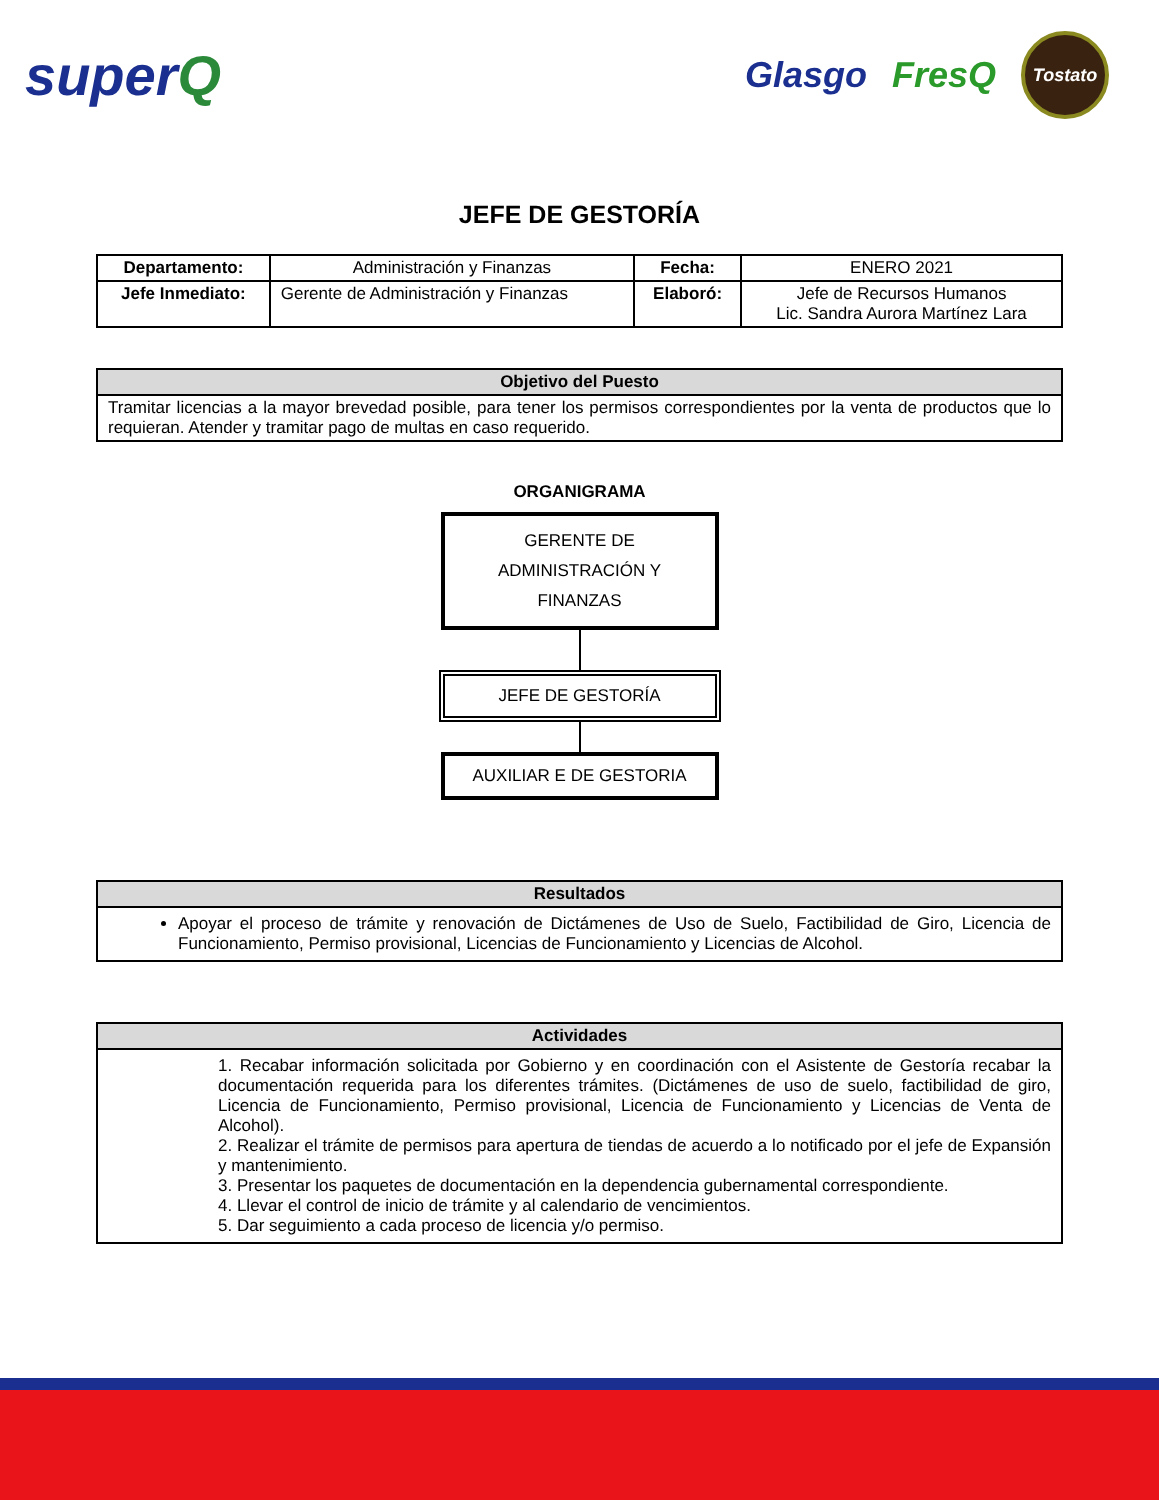superQ
Glasgo FresQ Tostato
JEFE DE GESTORÍA
| Departamento: | Administración y Finanzas | Fecha: | ENERO 2021 |
| Jefe Inmediato: | Gerente de Administración y Finanzas | Elaboró: | Jefe de Recursos Humanos Lic. Sandra Aurora Martínez Lara |
| Objetivo del Puesto |
| --- |
| Tramitar licencias a la mayor brevedad posible, para tener los permisos correspondientes por la venta de productos que lo requieran. Atender y tramitar pago de multas en caso requerido. |
ORGANIGRAMA
GERENTE DE
ADMINISTRACIÓN Y
FINANZAS
JEFE DE GESTORÍA
AUXILIAR E DE GESTORIA
| Resultados |
| --- |
| Apoyar el proceso de trámite y renovación de Dictámenes de Uso de Suelo, Factibilidad de Giro, Licencia de Funcionamiento, Permiso provisional, Licencias de Funcionamiento y Licencias de Alcohol. |
| Actividades |
| --- |
| 1. Recabar información solicitada por Gobierno y en coordinación con el Asistente de Gestoría recabar la documentación requerida para los diferentes trámites. (Dictámenes de uso de suelo, factibilidad de giro, Licencia de Funcionamiento, Permiso provisional, Licencia de Funcionamiento y Licencias de Venta de Alcohol). 2. Realizar el trámite de permisos para apertura de tiendas de acuerdo a lo notificado por el jefe de Expansión y mantenimiento. 3. Presentar los paquetes de documentación en la dependencia gubernamental correspondiente. 4. Llevar el control de inicio de trámite y al calendario de vencimientos. 5. Dar seguimiento a cada proceso de licencia y/o permiso. |